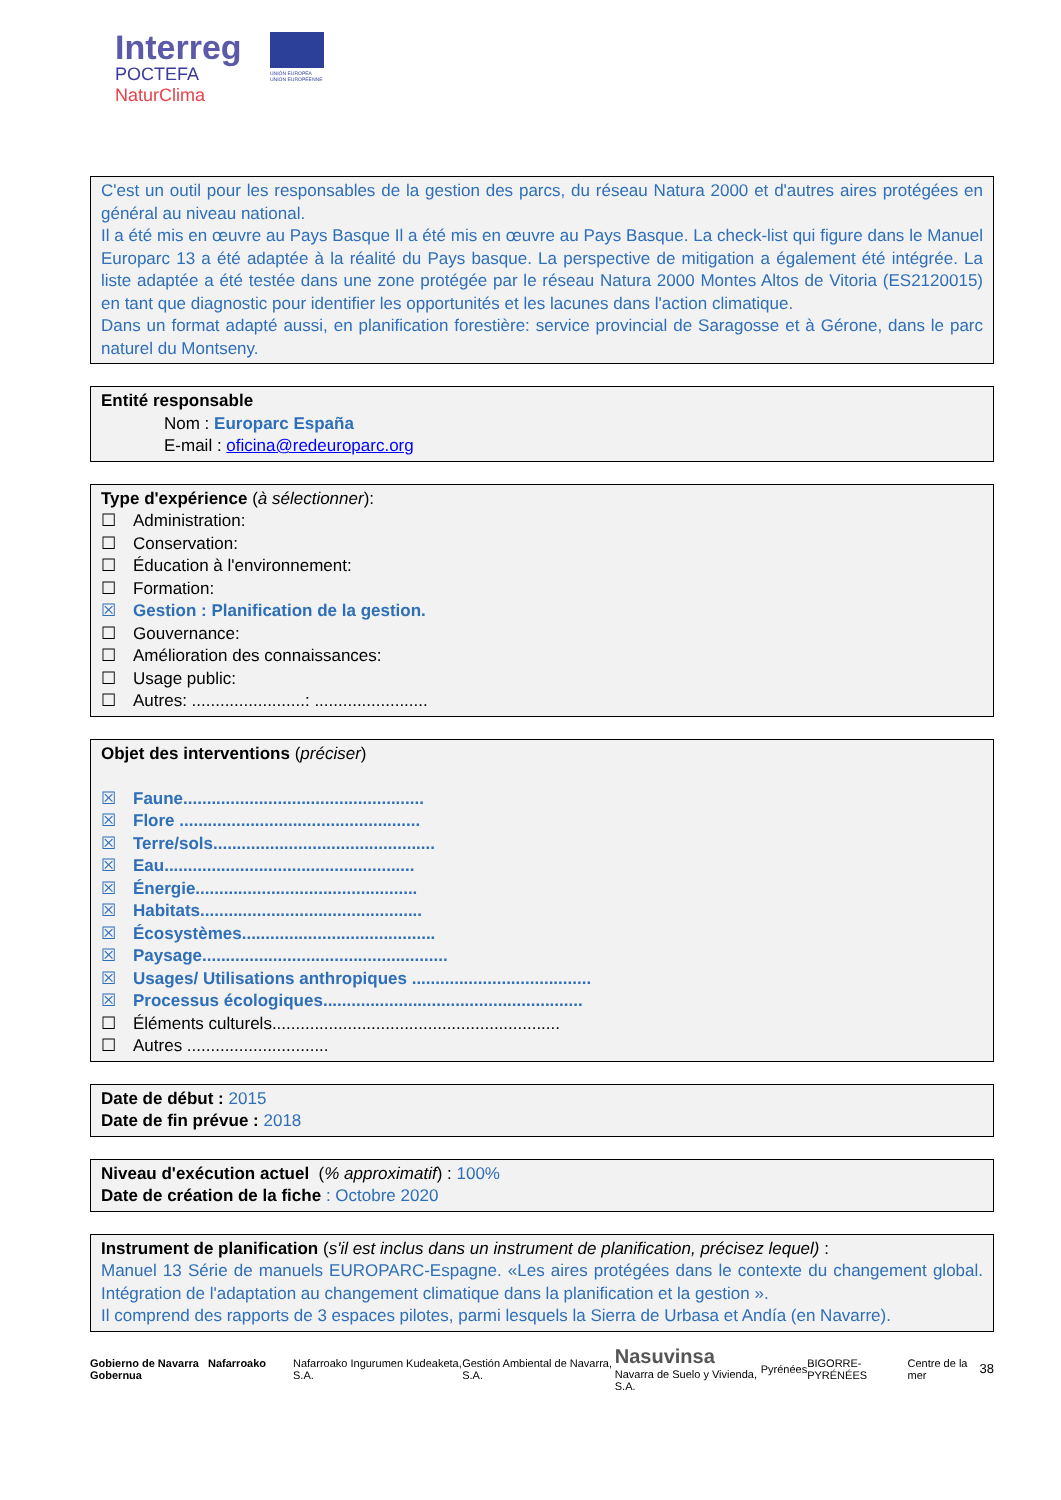Interreg
POCTEFA
NaturClima
UNIÓN EUROPEA
UNION EUROPÉENNE
C'est un outil pour les responsables de la gestion des parcs, du réseau Natura 2000 et d'autres aires protégées en général au niveau national.
Il a été mis en œuvre au Pays Basque Il a été mis en œuvre au Pays Basque. La check-list qui figure dans le Manuel Europarc 13 a été adaptée à la réalité du Pays basque. La perspective de mitigation a également été intégrée. La liste adaptée a été testée dans une zone protégée par le réseau Natura 2000 Montes Altos de Vitoria (ES2120015) en tant que diagnostic pour identifier les opportunités et les lacunes dans l'action climatique.
Dans un format adapté aussi, en planification forestière: service provincial de Saragosse et à Gérone, dans le parc naturel du Montseny.
Entité responsable
Nom : Europarc España
E-mail : oficina@redeuroparc.org
Type d'expérience (à sélectionner):
☐ Administration:
☐ Conservation:
☐ Éducation à l'environnement:
☐ Formation:
☒ Gestion : Planification de la gestion.
☐ Gouvernance:
☐ Amélioration des connaissances:
☐ Usage public:
☐ Autres: ........................: ........................
Objet des interventions (préciser)
☒ Faune...................................................
☒ Flore ...................................................
☒ Terre/sols...............................................
☒ Eau.....................................................
☒ Énergie...............................................
☒ Habitats...............................................
☒ Écosystèmes.........................................
☒ Paysage....................................................
☒ Usages/ Utilisations anthropiques ......................................
☒ Processus écologiques.......................................................
☐ Éléments culturels.............................................................
☐ Autres ..............................
Date de début : 2015
Date de fin prévue : 2018
Niveau d'exécution actuel (% approximatif) : 100%
Date de création de la fiche : Octobre 2020
Instrument de planification (s'il est inclus dans un instrument de planification, précisez lequel) :
Manuel 13 Série de manuels EUROPARC-Espagne. «Les aires protégées dans le contexte du changement global. Intégration de l'adaptation au changement climatique dans la planification et la gestion ».
Il comprend des rapports de 3 espaces pilotes, parmi lesquels la Sierra de Urbasa et Andía (en Navarre).
Gobierno de Navarra Nafarroako Gobernua Nafarroako Ingurumen Kudeaketa, S.A. Gestión Ambiental de Navarra, S.A. Nasuvinsa
Navarra de Suelo y Vivienda, S.A. Pyrénées BIGORRE-PYRÉNÉES Centre de la mer 38